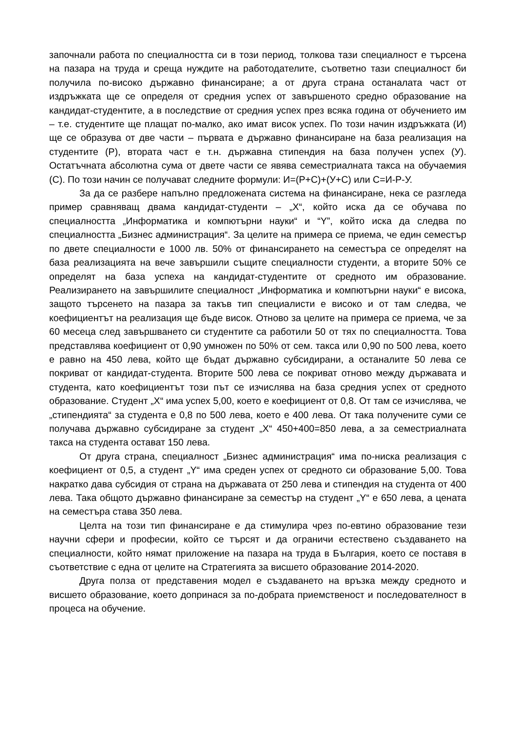започнали работа по специалността си в този период, толкова тази специалност е търсена на пазара на труда и среща нуждите на работодателите, съответно тази специалност би получила по-високо държавно финансиране; а от друга страна останалата част от издръжката ще се определя от средния успех от завършеното средно образование на кандидат-студентите, а в последствие от средния успех през всяка година от обучението им – т.е. студентите ще плащат по-малко, ако имат висок успех. По този начин издръжката (И) ще се образува от две части – първата е държавно финансиране на база реализация на студентите (Р), втората част е т.н. държавна стипендия на база получен успех (У). Остатъчната абсолютна сума от двете части се явява семестриалната такса на обучаемия (С). По този начин се получават следните формули: И=(Р+С)+(У+С) или С=И-Р-У.
За да се разбере напълно предложената система на финансиране, нека се разгледа пример сравняващ двама кандидат-студенти – „Х“, който иска да се обучава по специалността „Информатика и компютърни науки“ и “Y”, който иска да следва по специалността „Бизнес администрация“. За целите на примера се приема, че един семестър по двете специалности е 1000 лв. 50% от финансирането на семестъра се определят на база реализацията на вече завършили същите специалности студенти, а вторите 50% се определят на база успеха на кандидат-студентите от средното им образование. Реализирането на завършилите специалност „Информатика и компютърни науки“ е висока, защото търсенето на пазара за такъв тип специалисти е високо и от там следва, че коефициентът на реализация ще бъде висок. Отново за целите на примера се приема, че за 60 месеца след завършването си студентите са работили 50 от тях по специалността. Това представлява коефициент от 0,90 умножен по 50% от сем. такса или 0,90 по 500 лева, което е равно на 450 лева, който ще бъдат държавно субсидирани, а останалите 50 лева се покриват от кандидат-студента. Вторите 500 лева се покриват отново между държавата и студента, като коефициентът този път се изчислява на база средния успех от средното образование. Студент „Х“ има успех 5,00, което е коефициент от 0,8. От там се изчислява, че „стипендията“ за студента е 0,8 по 500 лева, което е 400 лева. От така получените суми се получава държавно субсидиране за студент „Х“ 450+400=850 лева, а за семестриалната такса на студента остават 150 лева.
От друга страна, специалност „Бизнес администрация“ има по-ниска реализация с коефициент от 0,5, а студент „Y“ има среден успех от средното си образование 5,00. Това накратко дава субсидия от страна на държавата от 250 лева и стипендия на студента от 400 лева. Така общото държавно финансиране за семестър на студент „Y“ е 650 лева, а цената на семестъра става 350 лева.
Целта на този тип финансиране е да стимулира чрез по-евтино образование тези научни сфери и професии, който се търсят и да ограничи естествено създаването на специалности, който нямат приложение на пазара на труда в България, което се поставя в съответствие с една от целите на Стратегията за висшето образование 2014-2020.
Друга полза от представения модел е създаването на връзка между средното и висшето образование, което допринася за по-добрата приемственост и последователност в процеса на обучение.